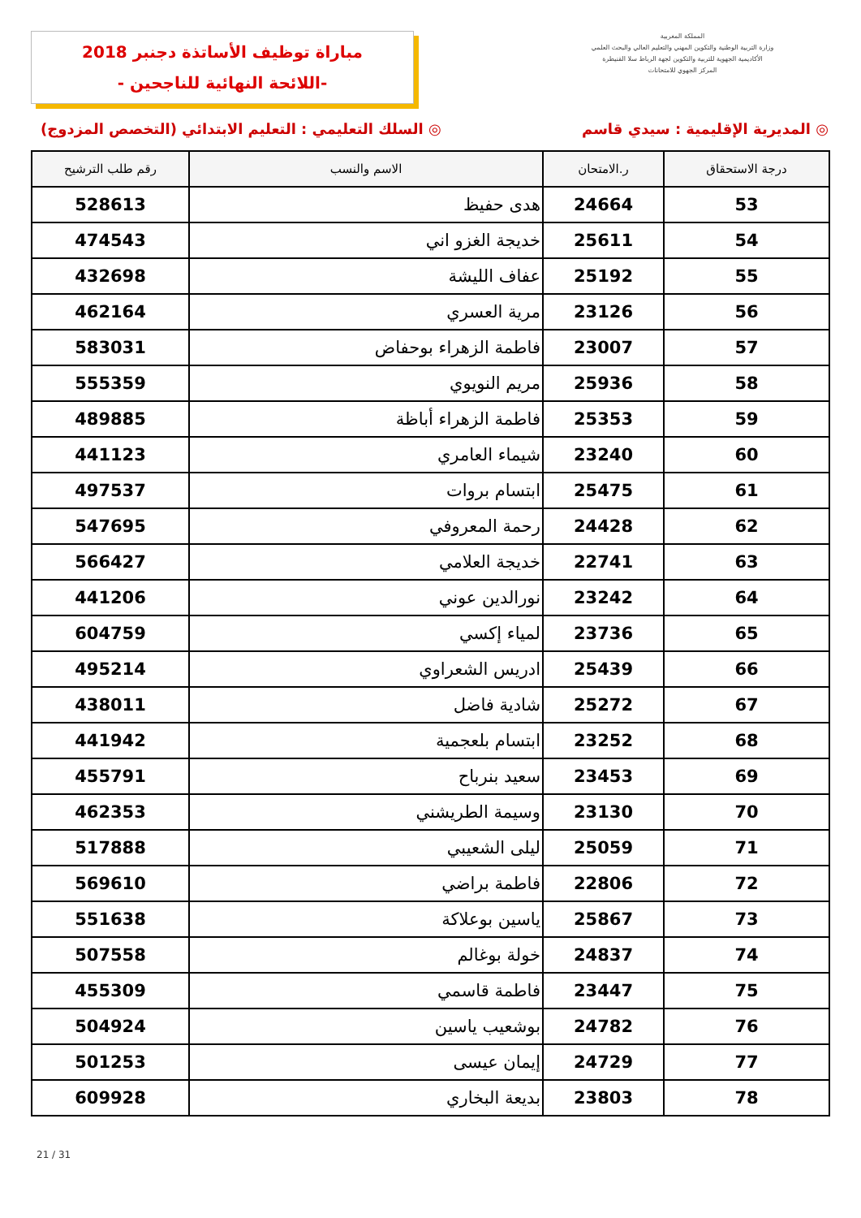المملكة المغربية
وزارة التربية الوطنية والتكوين المهني والتعليم العالي والبحث العلمي
الأكاديمية الجهوية للتربية والتكوين لجهة الرباط سلا القنيطرة
المركز الجهوي للامتحانات
مباراة توظيف الأساتذة دجنبر 2018
-اللائحة النهائية للناجحين -
◎ المديرية الإقليمية : سيدي قاسم ◎ السلك التعليمي : التعليم الابتدائي (التخصص المزدوج)
| درجة الاستحقاق | ر.الامتحان | الاسم والنسب | رقم طلب الترشيح |
| --- | --- | --- | --- |
| 53 | 24664 | هدى حفيظ | 528613 |
| 54 | 25611 | خديجة الغزو اني | 474543 |
| 55 | 25192 | عفاف الليشة | 432698 |
| 56 | 23126 | مرية العسري | 462164 |
| 57 | 23007 | فاطمة الزهراء بوحفاض | 583031 |
| 58 | 25936 | مريم النويوي | 555359 |
| 59 | 25353 | فاطمة الزهراء أباظة | 489885 |
| 60 | 23240 | شيماء العامري | 441123 |
| 61 | 25475 | ابتسام بروات | 497537 |
| 62 | 24428 | رحمة المعروفي | 547695 |
| 63 | 22741 | خديجة العلامي | 566427 |
| 64 | 23242 | نورالدين عوني | 441206 |
| 65 | 23736 | لمياء إكسي | 604759 |
| 66 | 25439 | ادريس الشعراوي | 495214 |
| 67 | 25272 | شادية فاضل | 438011 |
| 68 | 23252 | ابتسام بلعجمية | 441942 |
| 69 | 23453 | سعيد بنرباح | 455791 |
| 70 | 23130 | وسيمة الطريشني | 462353 |
| 71 | 25059 | ليلى الشعيبي | 517888 |
| 72 | 22806 | فاطمة براضي | 569610 |
| 73 | 25867 | ياسين بوعلاكة | 551638 |
| 74 | 24837 | خولة بوغالم | 507558 |
| 75 | 23447 | فاطمة قاسمي | 455309 |
| 76 | 24782 | بوشعيب ياسين | 504924 |
| 77 | 24729 | إيمان عيسى | 501253 |
| 78 | 23803 | بديعة البخاري | 609928 |
21 / 31